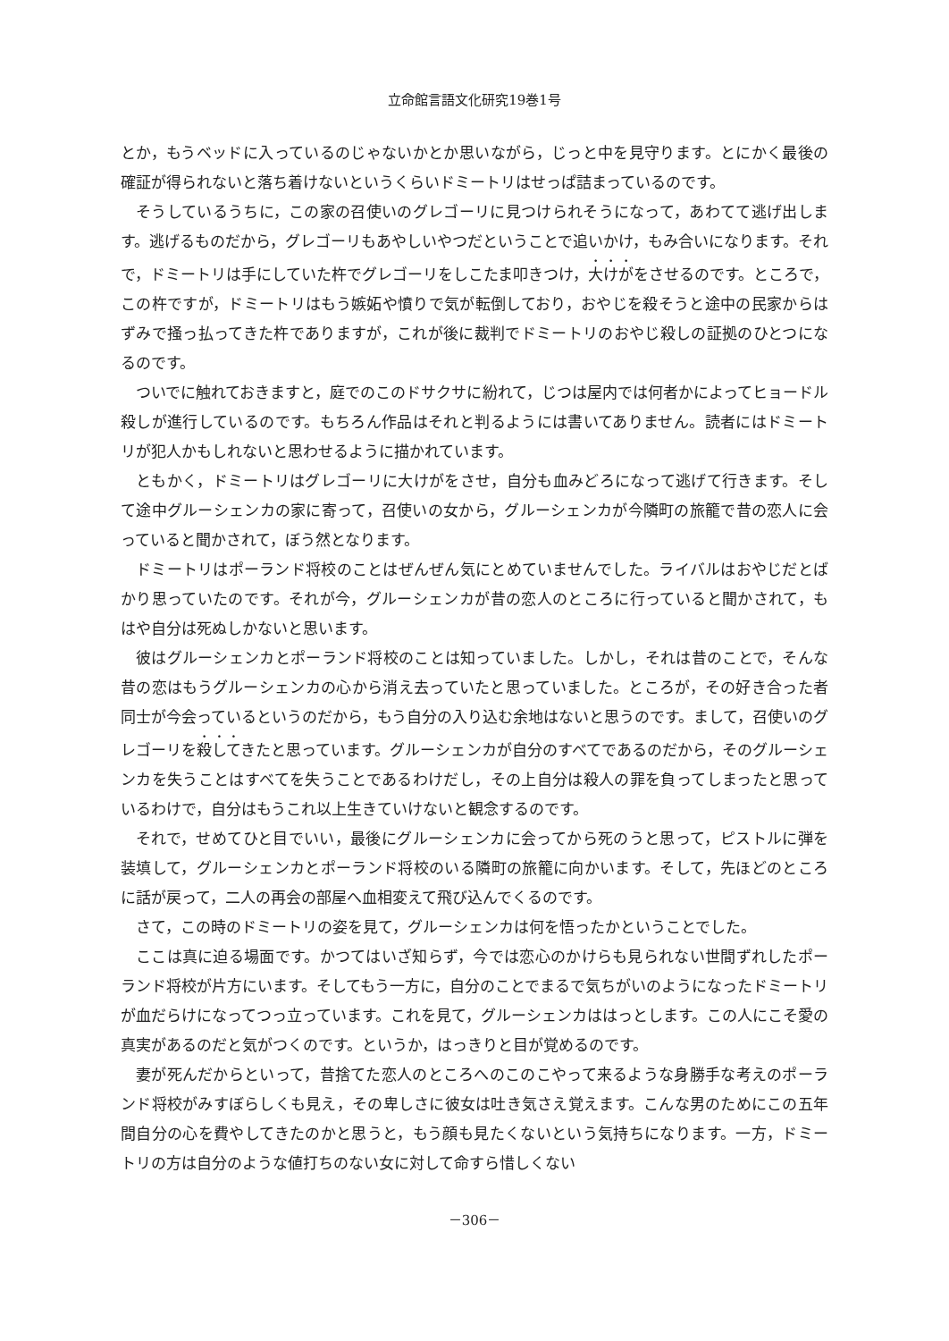立命館言語文化研究19巻1号
とか，もうベッドに入っているのじゃないかとか思いながら，じっと中を見守ります。とにかく最後の確証が得られないと落ち着けないというくらいドミートリはせっぱ詰まっているのです。
そうしているうちに，この家の召使いのグレゴーリに見つけられそうになって，あわてて逃げ出します。逃げるものだから，グレゴーリもあやしいやつだということで追いかけ，もみ合いになります。それで，ドミートリは手にしていた杵でグレゴーリをしこたま叩きつけ，大けがをさせるのです。ところで，この杵ですが，ドミートリはもう嫉妬や憤りで気が転倒しており，おやじを殺そうと途中の民家からはずみで掻っ払ってきた杵でありますが，これが後に裁判でドミートリのおやじ殺しの証拠のひとつになるのです。
ついでに触れておきますと，庭でのこのドサクサに紛れて，じつは屋内では何者かによってヒョードル殺しが進行しているのです。もちろん作品はそれと判るようには書いてありません。読者にはドミートリが犯人かもしれないと思わせるように描かれています。
ともかく，ドミートリはグレゴーリに大けがをさせ，自分も血みどろになって逃げて行きます。そして途中グルーシェンカの家に寄って，召使いの女から，グルーシェンカが今隣町の旅籠で昔の恋人に会っていると聞かされて，ぼう然となります。
ドミートリはポーランド将校のことはぜんぜん気にとめていませんでした。ライバルはおやじだとばかり思っていたのです。それが今，グルーシェンカが昔の恋人のところに行っていると聞かされて，もはや自分は死ぬしかないと思います。
彼はグルーシェンカとポーランド将校のことは知っていました。しかし，それは昔のことで，そんな昔の恋はもうグルーシェンカの心から消え去っていたと思っていました。ところが，その好き合った者同士が今会っているというのだから，もう自分の入り込む余地はないと思うのです。まして，召使いのグレゴーリを殺してきたと思っています。グルーシェンカが自分のすべてであるのだから，そのグルーシェンカを失うことはすべてを失うことであるわけだし，その上自分は殺人の罪を負ってしまったと思っているわけで，自分はもうこれ以上生きていけないと観念するのです。
それで，せめてひと目でいい，最後にグルーシェンカに会ってから死のうと思って，ピストルに弾を装填して，グルーシェンカとポーランド将校のいる隣町の旅籠に向かいます。そして，先ほどのところに話が戻って，二人の再会の部屋へ血相変えて飛び込んでくるのです。
さて，この時のドミートリの姿を見て，グルーシェンカは何を悟ったかということでした。
ここは真に迫る場面です。かつてはいざ知らず，今では恋心のかけらも見られない世間ずれしたポーランド将校が片方にいます。そしてもう一方に，自分のことでまるで気ちがいのようになったドミートリが血だらけになってつっ立っています。これを見て，グルーシェンカははっとします。この人にこそ愛の真実があるのだと気がつくのです。というか，はっきりと目が覚めるのです。
妻が死んだからといって，昔捨てた恋人のところへのこのこやって来るような身勝手な考えのポーランド将校がみすぼらしくも見え，その卑しさに彼女は吐き気さえ覚えます。こんな男のためにこの五年間自分の心を費やしてきたのかと思うと，もう顔も見たくないという気持ちになります。一方，ドミートリの方は自分のような値打ちのない女に対して命すら惜しくない
－306－